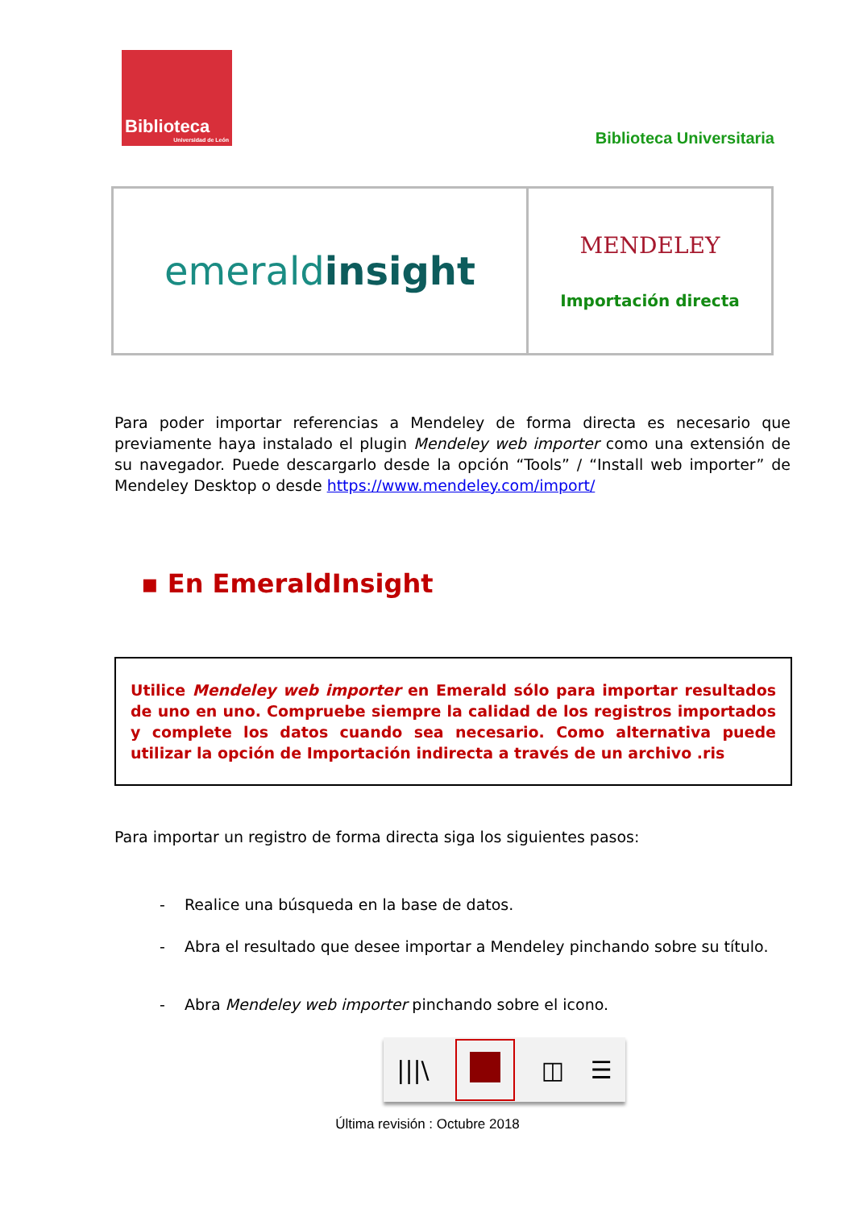Biblioteca
Universidad de León
Biblioteca Universitaria
| emerald insight | MENDELEY Importación directa |
Para poder importar referencias a Mendeley de forma directa es necesario que previamente haya instalado el plugin Mendeley web importer como una extensión de su navegador. Puede descargarlo desde la opción “Tools” / “Install web importer” de Mendeley Desktop o desde https://www.mendeley.com/import/
▪ En EmeraldInsight
Utilice Mendeley web importer en Emerald sólo para importar resultados de uno en uno. Compruebe siempre la calidad de los registros importados y complete los datos cuando sea necesario. Como alternativa puede utilizar la opción de Importación indirecta a través de un archivo .ris
Para importar un registro de forma directa siga los siguientes pasos:
- Realice una búsqueda en la base de datos.
- Abra el resultado que desee importar a Mendeley pinchando sobre su título.
- Abra Mendeley web importer pinchando sobre el icono.
|||\ ◫ ☰
Última revisión : Octubre 2018